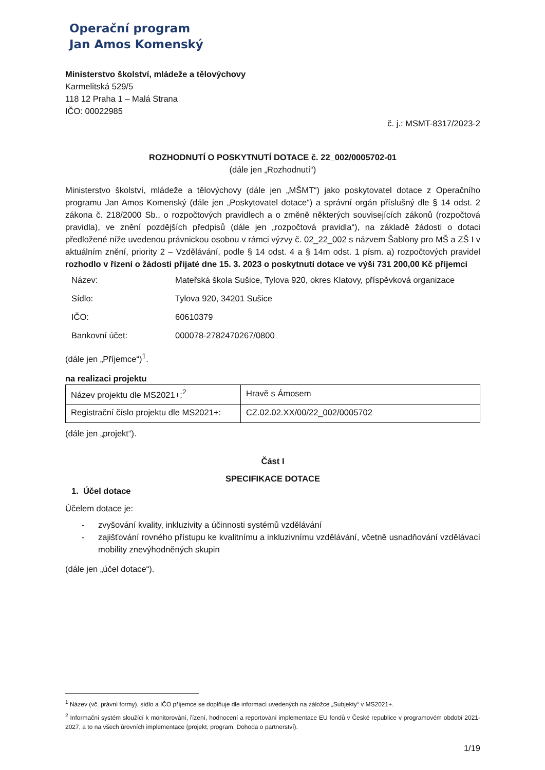Operační program
Jan Amos Komenský
Ministerstvo školství, mládeže a tělovýchovy
Karmelitská 529/5
118 12 Praha 1 – Malá Strana
IČO: 00022985
č. j.: MSMT-8317/2023-2
ROZHODNUTÍ O POSKYTNUTÍ DOTACE č. 22_002/0005702-01
(dále jen „Rozhodnutí“)
Ministerstvo školství, mládeže a tělovýchovy (dále jen „MŠMT“) jako poskytovatel dotace z Operačního programu Jan Amos Komenský (dále jen „Poskytovatel dotace“) a správní orgán příslušný dle § 14 odst. 2 zákona č. 218/2000 Sb., o rozpočtových pravidlech a o změně některých souvisejících zákonů (rozpočtová pravidla), ve znění pozdějších předpisů (dále jen „rozpočtová pravidla“), na základě žádosti o dotaci předložené níže uvedenou právnickou osobou v rámci výzvy č. 02_22_002 s názvem Šablony pro MŠ a ZŠ I v aktuálním znění, priority 2 – Vzdělávání, podle § 14 odst. 4 a § 14m odst. 1 písm. a) rozpočtových pravidel rozhodlo v řízení o žádosti přijaté dne 15. 3. 2023 o poskytnutí dotace ve výši 731 200,00 Kč příjemci
| Název: | Mateřská škola Sušice, Tylova 920, okres Klatovy, příspěvková organizace |
| Sídlo: | Tylova 920, 34201 Sušice |
| IČO: | 60610379 |
| Bankovní účet: | 000078-2782470267/0800 |
(dále jen „Příjemce“)<sup>1</sup>.
na realizaci projektu
| Název projektu dle MS2021+:<sup>2</sup> | Hravě s Ámosem |
| Registrační číslo projektu dle MS2021+: | CZ.02.02.XX/00/22_002/0005702 |
(dále jen „projekt“).
Část I
SPECIFIKACE DOTACE
1. Účel dotace
Účelem dotace je:
- zvyšování kvality, inkluzivity a účinnosti systémů vzdělávání
- zajišťování rovného přístupu ke kvalitnímu a inkluzivnímu vzdělávání, včetně usnadňování vzdělávací mobility znevýhodněných skupin
(dále jen „účel dotace“).
<sup>1</sup> Název (vč. právní formy), sídlo a IČO příjemce se doplňuje dle informací uvedených na záložce „Subjekty“ v MS2021+.
<sup>2</sup> Informační systém sloužící k monitorování, řízení, hodnocení a reportování implementace EU fondů v České republice v programovém období 2021-2027, a to na všech úrovních implementace (projekt, program, Dohoda o partnerství).
1/19